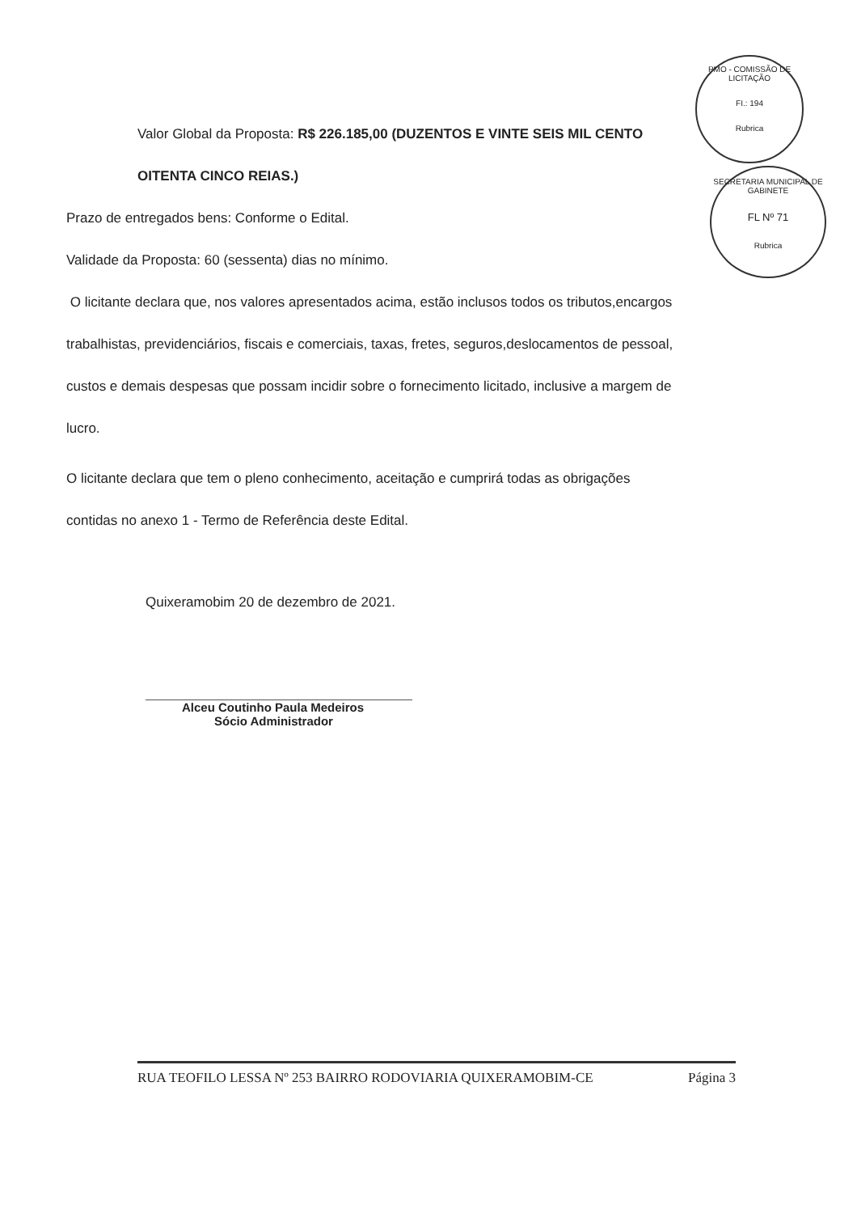PMO - COMISSÃO DE LICITAÇÃO
FI.: 194
Rubrica
SECRETARIA MUNICIPAL DE GABINETE
FL Nº 71
Rubrica
Valor Global da Proposta: R$ 226.185,00 (DUZENTOS E VINTE SEIS MIL CENTO
OITENTA CINCO REIAS.)
Prazo de entregados bens: Conforme o Edital.
Validade da Proposta: 60 (sessenta) dias no mínimo.
O licitante declara que, nos valores apresentados acima, estão inclusos todos os tributos,encargos trabalhistas, previdenciários, fiscais e comerciais, taxas, fretes, seguros,deslocamentos de pessoal, custos e demais despesas que possam incidir sobre o fornecimento licitado, inclusive a margem de lucro.
O licitante declara que tem o pleno conhecimento, aceitação e cumprirá todas as obrigações contidas no anexo 1 - Termo de Referência deste Edital.
Quixeramobim 20 de dezembro de 2021.
Alceu Coutinho Paula Medeiros
Sócio Administrador
RUA TEOFILO LESSA Nº 253 BAIRRO RODOVIARIA QUIXERAMOBIM-CE Página 3